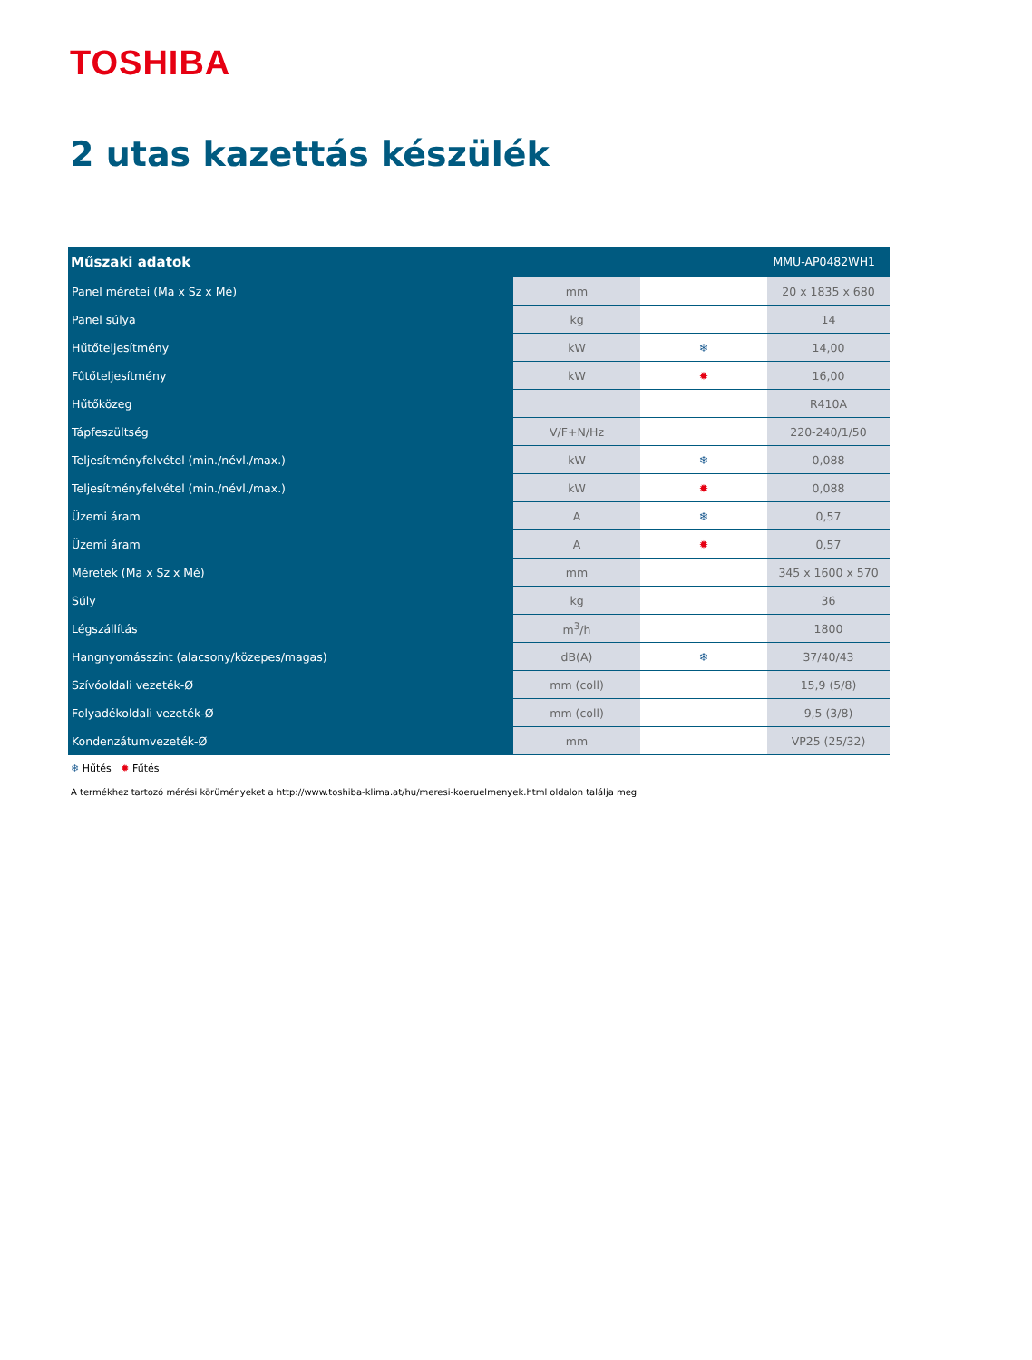TOSHIBA
2 utas kazettás készülék
| Műszaki adatok | | | MMU-AP0482WH1 |
| --- | --- | --- | --- |
| Panel méretei (Ma x Sz x Mé) | mm | | 20 x 1835 x 680 |
| Panel súlya | kg | | 14 |
| Hűtőteljesítmény | kW | ❄ | 14,00 |
| Fűtőteljesítmény | kW | ✹ | 16,00 |
| Hűtőközeg | | | R410A |
| Tápfeszültség | V/F+N/Hz | | 220-240/1/50 |
| Teljesítményfelvétel (min./névl./max.) | kW | ❄ | 0,088 |
| Teljesítményfelvétel (min./névl./max.) | kW | ✹ | 0,088 |
| Üzemi áram | A | ❄ | 0,57 |
| Üzemi áram | A | ✹ | 0,57 |
| Méretek (Ma x Sz x Mé) | mm | | 345 x 1600 x 570 |
| Súly | kg | | 36 |
| Légszállítás | m<sup>3</sup>/h | | 1800 |
| Hangnyomásszint (alacsony/közepes/magas) | dB(A) | ❄ | 37/40/43 |
| Szívóoldali vezeték-Ø | mm (coll) | | 15,9 (5/8) |
| Folyadékoldali vezeték-Ø | mm (coll) | | 9,5 (3/8) |
| Kondenzátumvezeték-Ø | mm | | VP25 (25/32) |
❄ Hűtés ✹ Fűtés
A termékhez tartozó mérési körüményeket a http://www.toshiba-klima.at/hu/meresi-koeruelmenyek.html oldalon találja meg